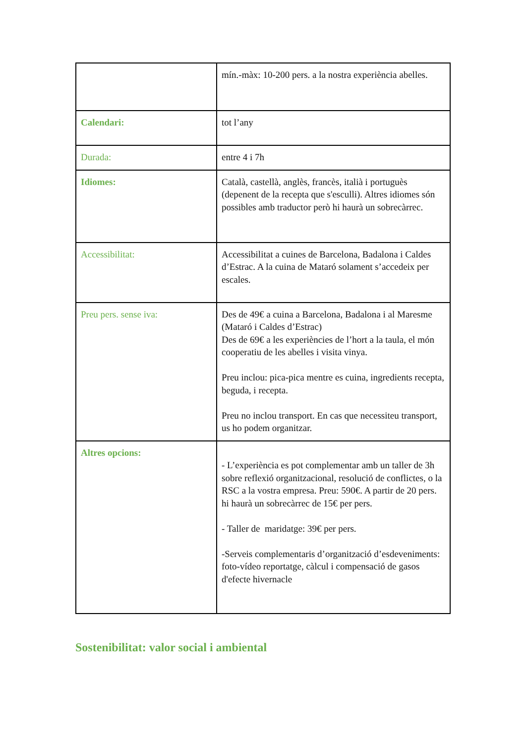| | mín.-màx: 10-200 pers. a la nostra experiència abelles. |
| Calendari: | tot l’any |
| Durada: | entre 4 i 7h |
| Idiomes: | Català, castellà, anglès, francès, italià i portuguès (depenent de la recepta que s'esculli). Altres idiomes són possibles amb traductor però hi haurà un sobrecàrrec. |
| Accessibilitat: | Accessibilitat a cuines de Barcelona, Badalona i Caldes d’Estrac. A la cuina de Mataró solament s’accedeix per escales. |
| Preu pers. sense iva: | Des de 49€ a cuina a Barcelona, Badalona i al Maresme (Mataró i Caldes d’Estrac) Des de 69€ a les experiències de l’hort a la taula, el món cooperatiu de les abelles i visita vinya. Preu inclou: pica-pica mentre es cuina, ingredients recepta, beguda, i recepta. Preu no inclou transport. En cas que necessiteu transport, us ho podem organitzar. |
| Altres opcions: | - L’experiència es pot complementar amb un taller de 3h sobre reflexió organitzacional, resolució de conflictes, o la RSC a la vostra empresa. Preu: 590€. A partir de 20 pers. hi haurà un sobrecàrrec de 15€ per pers. - Taller de maridatge: 39€ per pers. -Serveis complementaris d’organització d’esdeveniments: foto-vídeo reportatge, càlcul i compensació de gasos d'efecte hivernacle |
Sostenibilitat: valor social i ambiental